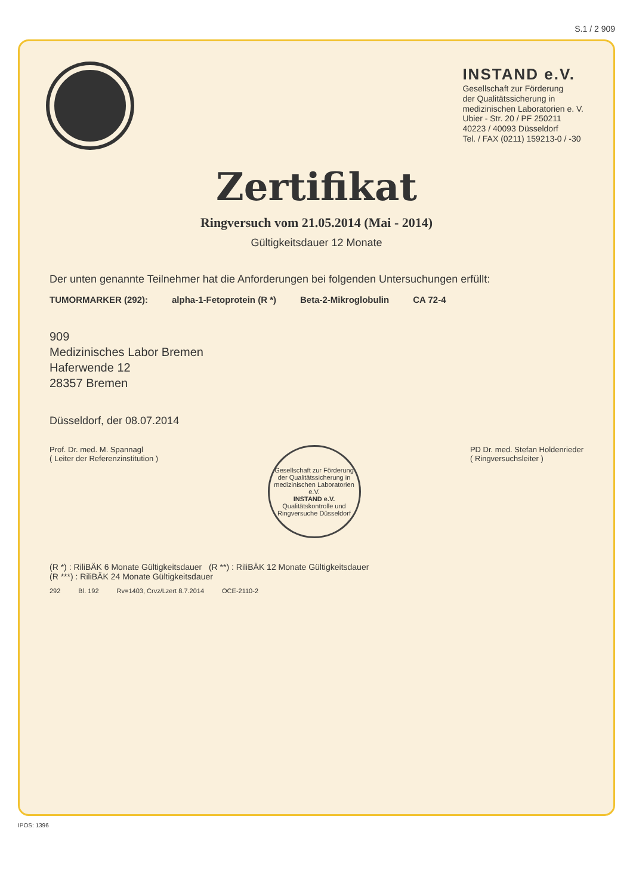S.1 / 2 909
INSTAND e.V.
Gesellschaft zur Förderung
der Qualitätssicherung in
medizinischen Laboratorien e. V.
Ubier - Str. 20 / PF 250211
40223 / 40093 Düsseldorf
Tel. / FAX (0211) 159213-0 / -30
Zertifikat
Ringversuch vom 21.05.2014 (Mai - 2014)
Gültigkeitsdauer 12 Monate
Der unten genannte Teilnehmer hat die Anforderungen bei folgenden Untersuchungen erfüllt:
TUMORMARKER (292): alpha-1-Fetoprotein (R *) Beta-2-Mikroglobulin CA 72-4
909
Medizinisches Labor Bremen
Haferwende 12
28357 Bremen
Düsseldorf, der 08.07.2014
Prof. Dr. med. M. Spannagl
( Leiter der Referenzinstitution )
Gesellschaft zur Förderung der Qualitätssicherung in medizinischen Laboratorien e.V.
INSTAND e.V.
Qualitätskontrolle und Ringversuche Düsseldorf
PD Dr. med. Stefan Holdenrieder
( Ringversuchsleiter )
(R *) : RiliBÄK 6 Monate Gültigkeitsdauer (R **) : RiliBÄK 12 Monate Gültigkeitsdauer
(R ***) : RiliBÄK 24 Monate Gültigkeitsdauer
292 Bl. 192 Rv=1403, Crvz/Lzert 8.7.2014 OCE-2110-2
IPOS: 1396